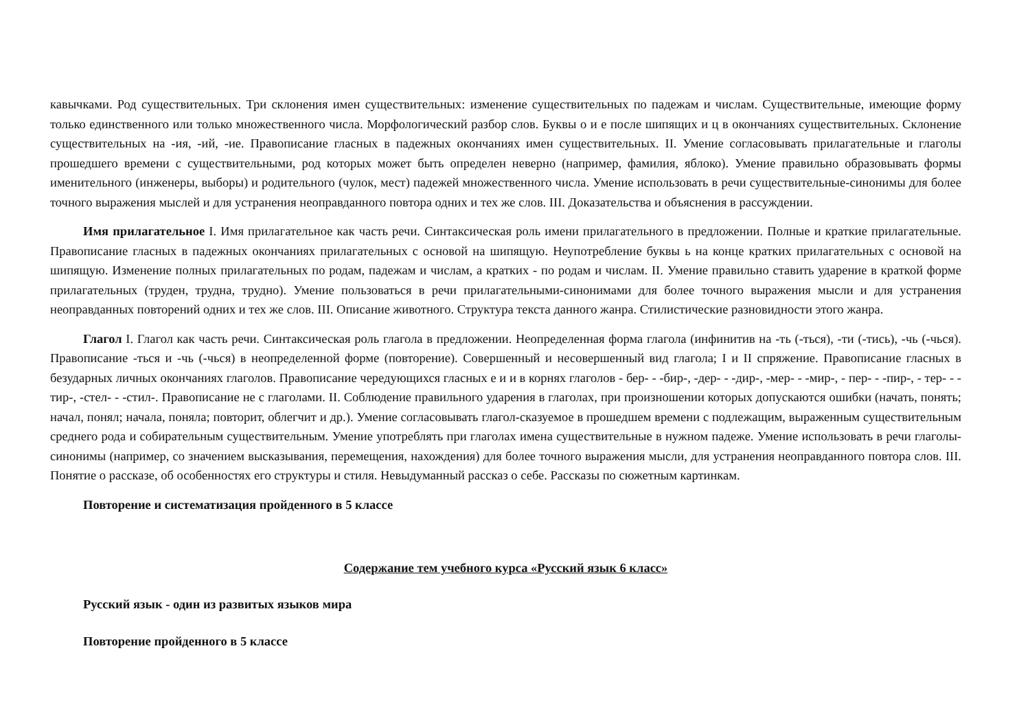кавычками. Род существительных. Три склонения имен существительных: изменение существительных по падежам и числам. Существительные, имеющие форму только единственного или только множественного числа. Морфологический разбор слов. Буквы о и е после шипящих и ц в окончаниях существительных. Склонение существительных на -ия, -ий, -ие. Правописание гласных в падежных окончаниях имен существительных. II. Умение согласовывать прилагательные и глаголы прошедшего времени с существительными, род которых может быть определен неверно (например, фамилия, яблоко). Умение правильно образовывать формы именительного (инженеры, выборы) и родительного (чулок, мест) падежей множественного числа. Умение использовать в речи существительные-синонимы для более точного выражения мыслей и для устранения неоправданного повтора одних и тех же слов. III. Доказательства и объяснения в рассуждении.
Имя прилагательное I. Имя прилагательное как часть речи. Синтаксическая роль имени прилагательного в предложении. Полные и краткие прилагательные. Правописание гласных в падежных окончаниях прилагательных с основой на шипящую. Неупотребление буквы ь на конце кратких прилагательных с основой на шипящую. Изменение полных прилагательных по родам, падежам и числам, а кратких - по родам и числам. II. Умение правильно ставить ударение в краткой форме прилагательных (труден, трудна, трудно). Умение пользоваться в речи прилагательными-синонимами для более точного выражения мысли и для устранения неоправданных повторений одних и тех же слов. III. Описание животного. Структура текста данного жанра. Стилистические разновидности этого жанра.
Глагол I. Глагол как часть речи. Синтаксическая роль глагола в предложении. Неопределенная форма глагола (инфинитив на -ть (-ться), -ти (-тись), -чь (-чься). Правописание -ться и -чь (-чься) в неопределенной форме (повторение). Совершенный и несовершенный вид глагола; I и II спряжение. Правописание гласных в безударных личных окончаниях глаголов. Правописание чередующихся гласных е и и в корнях глаголов - бер- - -бир-, -дер- - -дир-, -мер- - -мир-, - пер- - -пир-, - тер- - - тир-, -стел- - -стил-. Правописание не с глаголами. II. Соблюдение правильного ударения в глаголах, при произношении которых допускаются ошибки (начать, понять; начал, понял; начала, поняла; повторит, облегчит и др.). Умение согласовывать глагол-сказуемое в прошедшем времени с подлежащим, выраженным существительным среднего рода и собирательным существительным. Умение употреблять при глаголах имена существительные в нужном падеже. Умение использовать в речи глаголы-синонимы (например, со значением высказывания, перемещения, нахождения) для более точного выражения мысли, для устранения неоправданного повтора слов. III. Понятие о рассказе, об особенностях его структуры и стиля. Невыдуманный рассказ о себе. Рассказы по сюжетным картинкам.
Повторение и систематизация пройденного в 5 классе
Содержание тем учебного курса «Русский язык 6 класс»
Русский язык - один из развитых языков мира
Повторение пройденного в 5 классе